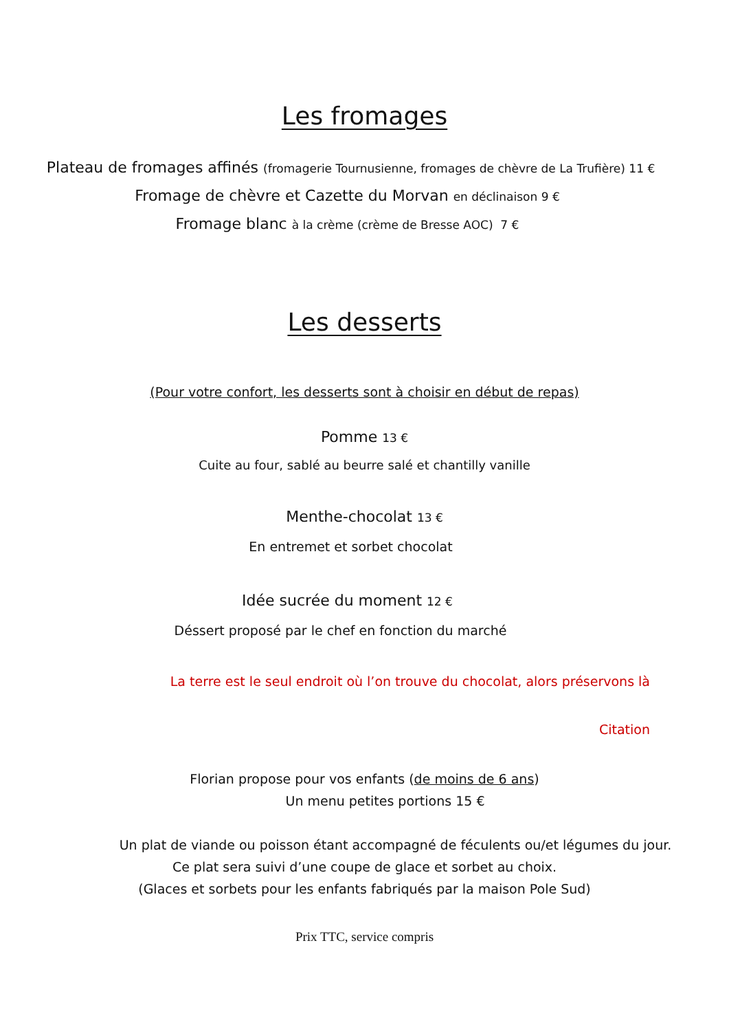Les fromages
Plateau de fromages affinés (fromagerie Tournusienne, fromages de chèvre de La Trufière) 11 €
Fromage de chèvre et Cazette du Morvan en déclinaison 9 €
Fromage blanc à la crème (crème de Bresse AOC) 7 €
Les desserts
(Pour votre confort, les desserts sont à choisir en début de repas)
Pomme 13 €
Cuite au four, sablé au beurre salé et chantilly vanille
Menthe-chocolat 13 €
En entremet et sorbet chocolat
Idée sucrée du moment 12 €
Déssert proposé par le chef en fonction du marché
La terre est le seul endroit où l’on trouve du chocolat, alors préservons là
Citation
Florian propose pour vos enfants (de moins de 6 ans)
Un menu petites portions 15 €
Un plat de viande ou poisson étant accompagné de féculents ou/et légumes du jour.
Ce plat sera suivi d’une coupe de glace et sorbet au choix.
(Glaces et sorbets pour les enfants fabriqués par la maison Pole Sud)
Prix TTC, service compris